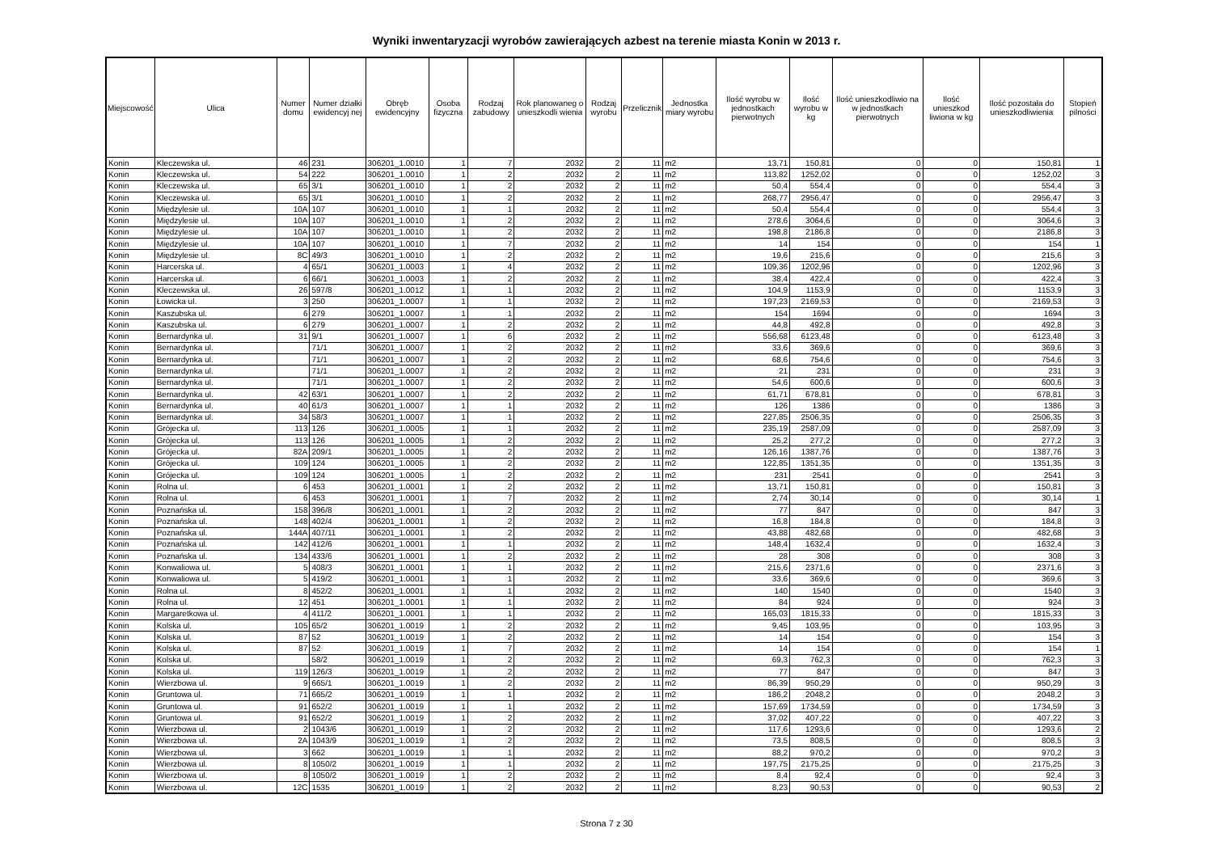Wyniki inwentaryzacji wyrobów zawierających azbest na terenie miasta Konin w 2013 r.
| Miejscowość | Ulica | Numer domu | Numer działki ewidencyj nej | Obręb ewidencyjny | Osoba fizyczna | Rodzaj zabudowy | Rok planowaneg o unieszkodli wienia | Rodzaj wyrobu | Przelicznik | Jednostka miary wyrobu | Ilość wyrobu w jednostkach pierwotnych | Ilość wyrobu w kg | Ilość unieszkodliwio na w jednostkach pierwotnych | Ilość unieszkod liwiona w kg | Ilość pozostała do unieszkodliwienia | Stopień pilności |
| --- | --- | --- | --- | --- | --- | --- | --- | --- | --- | --- | --- | --- | --- | --- | --- | --- |
| Konin | Kleczewska ul. | 46 | 231 | 306201_1.0010 | 1 | 7 | 2032 | 2 | 11 | m2 | 13,71 | 150,81 | 0 | 0 | 150,81 | 1 |
| Konin | Kleczewska ul. | 54 | 222 | 306201_1.0010 | 1 | 2 | 2032 | 2 | 11 | m2 | 113,82 | 1252,02 | 0 | 0 | 1252,02 | 3 |
| Konin | Kleczewska ul. | 65 | 3/1 | 306201_1.0010 | 1 | 2 | 2032 | 2 | 11 | m2 | 50,4 | 554,4 | 0 | 0 | 554,4 | 3 |
| Konin | Kleczewska ul. | 65 | 3/1 | 306201_1.0010 | 1 | 2 | 2032 | 2 | 11 | m2 | 268,77 | 2956,47 | 0 | 0 | 2956,47 | 3 |
| Konin | Międzylesie ul. | 10A | 107 | 306201_1.0010 | 1 | 1 | 2032 | 2 | 11 | m2 | 50,4 | 554,4 | 0 | 0 | 554,4 | 3 |
| Konin | Międzylesie ul. | 10A | 107 | 306201_1.0010 | 1 | 2 | 2032 | 2 | 11 | m2 | 278,6 | 3064,6 | 0 | 0 | 3064,6 | 3 |
| Konin | Międzylesie ul. | 10A | 107 | 306201_1.0010 | 1 | 2 | 2032 | 2 | 11 | m2 | 198,8 | 2186,8 | 0 | 0 | 2186,8 | 3 |
| Konin | Międzylesie ul. | 10A | 107 | 306201_1.0010 | 1 | 7 | 2032 | 2 | 11 | m2 | 14 | 154 | 0 | 0 | 154 | 1 |
| Konin | Międzylesie ul. | 8C | 49/3 | 306201_1.0010 | 1 | 2 | 2032 | 2 | 11 | m2 | 19,6 | 215,6 | 0 | 0 | 215,6 | 3 |
| Konin | Harcerska ul. | 4 | 65/1 | 306201_1.0003 | 1 | 4 | 2032 | 2 | 11 | m2 | 109,36 | 1202,96 | 0 | 0 | 1202,96 | 3 |
| Konin | Harcerska ul. | 6 | 66/1 | 306201_1.0003 | 1 | 2 | 2032 | 2 | 11 | m2 | 38,4 | 422,4 | 0 | 0 | 422,4 | 3 |
| Konin | Kleczewska ul. | 26 | 597/8 | 306201_1.0012 | 1 | 1 | 2032 | 2 | 11 | m2 | 104,9 | 1153,9 | 0 | 0 | 1153,9 | 3 |
| Konin | Łowicka ul. | 3 | 250 | 306201_1.0007 | 1 | 1 | 2032 | 2 | 11 | m2 | 197,23 | 2169,53 | 0 | 0 | 2169,53 | 3 |
| Konin | Kaszubska ul. | 6 | 279 | 306201_1.0007 | 1 | 1 | 2032 | 2 | 11 | m2 | 154 | 1694 | 0 | 0 | 1694 | 3 |
| Konin | Kaszubska ul. | 6 | 279 | 306201_1.0007 | 1 | 2 | 2032 | 2 | 11 | m2 | 44,8 | 492,8 | 0 | 0 | 492,8 | 3 |
| Konin | Bernardynka ul. | 31 | 9/1 | 306201_1.0007 | 1 | 6 | 2032 | 2 | 11 | m2 | 556,68 | 6123,48 | 0 | 0 | 6123,48 | 3 |
| Konin | Bernardynka ul. | | 71/1 | 306201_1.0007 | 1 | 2 | 2032 | 2 | 11 | m2 | 33,6 | 369,6 | 0 | 0 | 369,6 | 3 |
| Konin | Bernardynka ul. | | 71/1 | 306201_1.0007 | 1 | 2 | 2032 | 2 | 11 | m2 | 68,6 | 754,6 | 0 | 0 | 754,6 | 3 |
| Konin | Bernardynka ul. | | 71/1 | 306201_1.0007 | 1 | 2 | 2032 | 2 | 11 | m2 | 21 | 231 | 0 | 0 | 231 | 3 |
| Konin | Bernardynka ul. | | 71/1 | 306201_1.0007 | 1 | 2 | 2032 | 2 | 11 | m2 | 54,6 | 600,6 | 0 | 0 | 600,6 | 3 |
| Konin | Bernardynka ul. | 42 | 63/1 | 306201_1.0007 | 1 | 2 | 2032 | 2 | 11 | m2 | 61,71 | 678,81 | 0 | 0 | 678,81 | 3 |
| Konin | Bernardynka ul. | 40 | 61/3 | 306201_1.0007 | 1 | 1 | 2032 | 2 | 11 | m2 | 126 | 1386 | 0 | 0 | 1386 | 3 |
| Konin | Bernardynka ul. | 34 | 58/3 | 306201_1.0007 | 1 | 1 | 2032 | 2 | 11 | m2 | 227,85 | 2506,35 | 0 | 0 | 2506,35 | 3 |
| Konin | Grójecka ul. | 113 | 126 | 306201_1.0005 | 1 | 1 | 2032 | 2 | 11 | m2 | 235,19 | 2587,09 | 0 | 0 | 2587,09 | 3 |
| Konin | Grójecka ul. | 113 | 126 | 306201_1.0005 | 1 | 2 | 2032 | 2 | 11 | m2 | 25,2 | 277,2 | 0 | 0 | 277,2 | 3 |
| Konin | Grójecka ul. | 82A | 209/1 | 306201_1.0005 | 1 | 2 | 2032 | 2 | 11 | m2 | 126,16 | 1387,76 | 0 | 0 | 1387,76 | 3 |
| Konin | Grójecka ul. | 109 | 124 | 306201_1.0005 | 1 | 2 | 2032 | 2 | 11 | m2 | 122,85 | 1351,35 | 0 | 0 | 1351,35 | 3 |
| Konin | Grójecka ul. | 109 | 124 | 306201_1.0005 | 1 | 2 | 2032 | 2 | 11 | m2 | 231 | 2541 | 0 | 0 | 2541 | 3 |
| Konin | Rolna ul. | 6 | 453 | 306201_1.0001 | 1 | 2 | 2032 | 2 | 11 | m2 | 13,71 | 150,81 | 0 | 0 | 150,81 | 3 |
| Konin | Rolna ul. | 6 | 453 | 306201_1.0001 | 1 | 7 | 2032 | 2 | 11 | m2 | 2,74 | 30,14 | 0 | 0 | 30,14 | 1 |
| Konin | Poznańska ul. | 158 | 396/8 | 306201_1.0001 | 1 | 2 | 2032 | 2 | 11 | m2 | 77 | 847 | 0 | 0 | 847 | 3 |
| Konin | Poznańska ul. | 148 | 402/4 | 306201_1.0001 | 1 | 2 | 2032 | 2 | 11 | m2 | 16,8 | 184,8 | 0 | 0 | 184,8 | 3 |
| Konin | Poznańska ul. | 144A | 407/11 | 306201_1.0001 | 1 | 2 | 2032 | 2 | 11 | m2 | 43,88 | 482,68 | 0 | 0 | 482,68 | 3 |
| Konin | Poznańska ul. | 142 | 412/6 | 306201_1.0001 | 1 | 1 | 2032 | 2 | 11 | m2 | 148,4 | 1632,4 | 0 | 0 | 1632,4 | 3 |
| Konin | Poznańska ul. | 134 | 433/6 | 306201_1.0001 | 1 | 2 | 2032 | 2 | 11 | m2 | 28 | 308 | 0 | 0 | 308 | 3 |
| Konin | Konwaliowa ul. | 5 | 408/3 | 306201_1.0001 | 1 | 1 | 2032 | 2 | 11 | m2 | 215,6 | 2371,6 | 0 | 0 | 2371,6 | 3 |
| Konin | Konwaliowa ul. | 5 | 419/2 | 306201_1.0001 | 1 | 1 | 2032 | 2 | 11 | m2 | 33,6 | 369,6 | 0 | 0 | 369,6 | 3 |
| Konin | Rolna ul. | 8 | 452/2 | 306201_1.0001 | 1 | 1 | 2032 | 2 | 11 | m2 | 140 | 1540 | 0 | 0 | 1540 | 3 |
| Konin | Rolna ul. | 12 | 451 | 306201_1.0001 | 1 | 1 | 2032 | 2 | 11 | m2 | 84 | 924 | 0 | 0 | 924 | 3 |
| Konin | Margaretkowa ul. | 4 | 411/2 | 306201_1.0001 | 1 | 1 | 2032 | 2 | 11 | m2 | 165,03 | 1815,33 | 0 | 0 | 1815,33 | 3 |
| Konin | Kolska ul. | 105 | 65/2 | 306201_1.0019 | 1 | 2 | 2032 | 2 | 11 | m2 | 9,45 | 103,95 | 0 | 0 | 103,95 | 3 |
| Konin | Kolska ul. | 87 | 52 | 306201_1.0019 | 1 | 2 | 2032 | 2 | 11 | m2 | 14 | 154 | 0 | 0 | 154 | 3 |
| Konin | Kolska ul. | 87 | 52 | 306201_1.0019 | 1 | 7 | 2032 | 2 | 11 | m2 | 14 | 154 | 0 | 0 | 154 | 1 |
| Konin | Kolska ul. | | 58/2 | 306201_1.0019 | 1 | 2 | 2032 | 2 | 11 | m2 | 69,3 | 762,3 | 0 | 0 | 762,3 | 3 |
| Konin | Kolska ul. | 119 | 126/3 | 306201_1.0019 | 1 | 2 | 2032 | 2 | 11 | m2 | 77 | 847 | 0 | 0 | 847 | 3 |
| Konin | Wierzbowa ul. | 9 | 665/1 | 306201_1.0019 | 1 | 2 | 2032 | 2 | 11 | m2 | 86,39 | 950,29 | 0 | 0 | 950,29 | 3 |
| Konin | Gruntowa ul. | 71 | 665/2 | 306201_1.0019 | 1 | 1 | 2032 | 2 | 11 | m2 | 186,2 | 2048,2 | 0 | 0 | 2048,2 | 3 |
| Konin | Gruntowa ul. | 91 | 652/2 | 306201_1.0019 | 1 | 1 | 2032 | 2 | 11 | m2 | 157,69 | 1734,59 | 0 | 0 | 1734,59 | 3 |
| Konin | Gruntowa ul. | 91 | 652/2 | 306201_1.0019 | 1 | 2 | 2032 | 2 | 11 | m2 | 37,02 | 407,22 | 0 | 0 | 407,22 | 3 |
| Konin | Wierzbowa ul. | 2 | 1043/6 | 306201_1.0019 | 1 | 2 | 2032 | 2 | 11 | m2 | 117,6 | 1293,6 | 0 | 0 | 1293,6 | 2 |
| Konin | Wierzbowa ul. | 2A | 1043/9 | 306201_1.0019 | 1 | 2 | 2032 | 2 | 11 | m2 | 73,5 | 808,5 | 0 | 0 | 808,5 | 3 |
| Konin | Wierzbowa ul. | 3 | 662 | 306201_1.0019 | 1 | 1 | 2032 | 2 | 11 | m2 | 88,2 | 970,2 | 0 | 0 | 970,2 | 3 |
| Konin | Wierzbowa ul. | 8 | 1050/2 | 306201_1.0019 | 1 | 1 | 2032 | 2 | 11 | m2 | 197,75 | 2175,25 | 0 | 0 | 2175,25 | 3 |
| Konin | Wierzbowa ul. | 8 | 1050/2 | 306201_1.0019 | 1 | 2 | 2032 | 2 | 11 | m2 | 8,4 | 92,4 | 0 | 0 | 92,4 | 3 |
| Konin | Wierzbowa ul. | 12C | 1535 | 306201_1.0019 | 1 | 2 | 2032 | 2 | 11 | m2 | 8,23 | 90,53 | 0 | 0 | 90,53 | 2 |
Strona 7 z 30